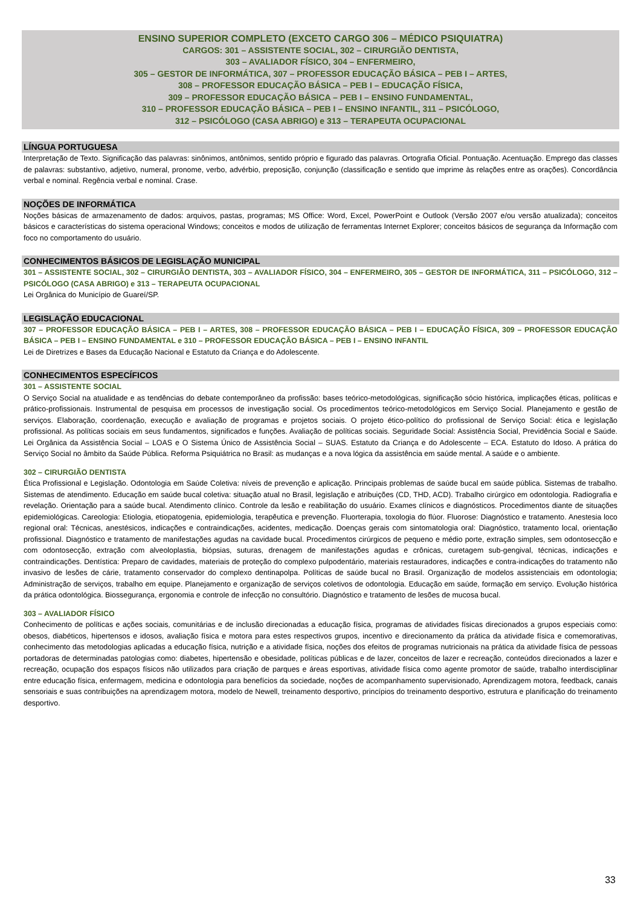ENSINO SUPERIOR COMPLETO (EXCETO CARGO 306 – MÉDICO PSIQUIATRA)
CARGOS: 301 – ASSISTENTE SOCIAL, 302 – CIRURGIÃO DENTISTA,
303 – AVALIADOR FÍSICO, 304 – ENFERMEIRO,
305 – GESTOR DE INFORMÁTICA, 307 – PROFESSOR EDUCAÇÃO BÁSICA – PEB I – ARTES,
308 – PROFESSOR EDUCAÇÃO BÁSICA – PEB I – EDUCAÇÃO FÍSICA,
309 – PROFESSOR EDUCAÇÃO BÁSICA – PEB I – ENSINO FUNDAMENTAL,
310 – PROFESSOR EDUCAÇÃO BÁSICA – PEB I – ENSINO INFANTIL, 311 – PSICÓLOGO,
312 – PSICÓLOGO (CASA ABRIGO) e 313 – TERAPEUTA OCUPACIONAL
LÍNGUA PORTUGUESA
Interpretação de Texto. Significação das palavras: sinônimos, antônimos, sentido próprio e figurado das palavras. Ortografia Oficial. Pontuação. Acentuação. Emprego das classes de palavras: substantivo, adjetivo, numeral, pronome, verbo, advérbio, preposição, conjunção (classificação e sentido que imprime às relações entre as orações). Concordância verbal e nominal. Regência verbal e nominal. Crase.
NOÇÕES DE INFORMÁTICA
Noções básicas de armazenamento de dados: arquivos, pastas, programas; MS Office: Word, Excel, PowerPoint e Outlook (Versão 2007 e/ou versão atualizada); conceitos básicos e características do sistema operacional Windows; conceitos e modos de utilização de ferramentas Internet Explorer; conceitos básicos de segurança da Informação com foco no comportamento do usuário.
CONHECIMENTOS BÁSICOS DE LEGISLAÇÃO MUNICIPAL
301 – ASSISTENTE SOCIAL, 302 – CIRURGIÃO DENTISTA, 303 – AVALIADOR FÍSICO, 304 – ENFERMEIRO, 305 – GESTOR DE INFORMÁTICA, 311 – PSICÓLOGO, 312 – PSICÓLOGO (CASA ABRIGO) e 313 – TERAPEUTA OCUPACIONAL
Lei Orgânica do Município de Guareí/SP.
LEGISLAÇÃO EDUCACIONAL
307 – PROFESSOR EDUCAÇÃO BÁSICA – PEB I – ARTES, 308 – PROFESSOR EDUCAÇÃO BÁSICA – PEB I – EDUCAÇÃO FÍSICA, 309 – PROFESSOR EDUCAÇÃO BÁSICA – PEB I – ENSINO FUNDAMENTAL e 310 – PROFESSOR EDUCAÇÃO BÁSICA – PEB I – ENSINO INFANTIL
Lei de Diretrizes e Bases da Educação Nacional e Estatuto da Criança e do Adolescente.
CONHECIMENTOS ESPECÍFICOS
301 – ASSISTENTE SOCIAL
O Serviço Social na atualidade e as tendências do debate contemporâneo da profissão: bases teórico-metodológicas, significação sócio histórica, implicações éticas, políticas e prático-profissionais. Instrumental de pesquisa em processos de investigação social. Os procedimentos teórico-metodológicos em Serviço Social. Planejamento e gestão de serviços. Elaboração, coordenação, execução e avaliação de programas e projetos sociais. O projeto ético-político do profissional de Serviço Social: ética e legislação profissional. As políticas sociais em seus fundamentos, significados e funções. Avaliação de políticas sociais. Seguridade Social: Assistência Social, Previdência Social e Saúde. Lei Orgânica da Assistência Social – LOAS e O Sistema Único de Assistência Social – SUAS. Estatuto da Criança e do Adolescente – ECA. Estatuto do Idoso. A prática do Serviço Social no âmbito da Saúde Pública. Reforma Psiquiátrica no Brasil: as mudanças e a nova lógica da assistência em saúde mental. A saúde e o ambiente.
302 – CIRURGIÃO DENTISTA
Ética Profissional e Legislação. Odontologia em Saúde Coletiva: níveis de prevenção e aplicação. Principais problemas de saúde bucal em saúde pública. Sistemas de trabalho. Sistemas de atendimento. Educação em saúde bucal coletiva: situação atual no Brasil, legislação e atribuições (CD, THD, ACD). Trabalho cirúrgico em odontologia. Radiografia e revelação. Orientação para a saúde bucal. Atendimento clínico. Controle da lesão e reabilitação do usuário. Exames clínicos e diagnósticos. Procedimentos diante de situações epidemiológicas. Careologia: Etiologia, etiopatogenia, epidemiologia, terapêutica e prevenção. Fluorterapia, toxologia do flúor. Fluorose: Diagnóstico e tratamento. Anestesia loco regional oral: Técnicas, anestésicos, indicações e contraindicações, acidentes, medicação. Doenças gerais com sintomatologia oral: Diagnóstico, tratamento local, orientação profissional. Diagnóstico e tratamento de manifestações agudas na cavidade bucal. Procedimentos cirúrgicos de pequeno e médio porte, extração simples, sem odontosecção e com odontosecção, extração com alveoloplastia, biópsias, suturas, drenagem de manifestações agudas e crônicas, curetagem sub-gengival, técnicas, indicações e contraindicações. Dentística: Preparo de cavidades, materiais de proteção do complexo pulpodentário, materiais restauradores, indicações e contra-indicações do tratamento não invasivo de lesões de cárie, tratamento conservador do complexo dentinapolpa. Políticas de saúde bucal no Brasil. Organização de modelos assistenciais em odontologia; Administração de serviços, trabalho em equipe. Planejamento e organização de serviços coletivos de odontologia. Educação em saúde, formação em serviço. Evolução histórica da prática odontológica. Biossegurança, ergonomia e controle de infecção no consultório. Diagnóstico e tratamento de lesões de mucosa bucal.
303 – AVALIADOR FÍSICO
Conhecimento de políticas e ações sociais, comunitárias e de inclusão direcionadas a educação física, programas de atividades físicas direcionados a grupos especiais como: obesos, diabéticos, hipertensos e idosos, avaliação física e motora para estes respectivos grupos, incentivo e direcionamento da prática da atividade física e comemorativas, conhecimento das metodologias aplicadas a educação física, nutrição e a atividade física, noções dos efeitos de programas nutricionais na prática da atividade física de pessoas portadoras de determinadas patologias como: diabetes, hipertensão e obesidade, políticas públicas e de lazer, conceitos de lazer e recreação, conteúdos direcionados a lazer e recreação, ocupação dos espaços físicos não utilizados para criação de parques e áreas esportivas, atividade física como agente promotor de saúde, trabalho interdisciplinar entre educação física, enfermagem, medicina e odontologia para benefícios da sociedade, noções de acompanhamento supervisionado, Aprendizagem motora, feedback, canais sensoriais e suas contribuições na aprendizagem motora, modelo de Newell, treinamento desportivo, princípios do treinamento desportivo, estrutura e planificação do treinamento desportivo.
33